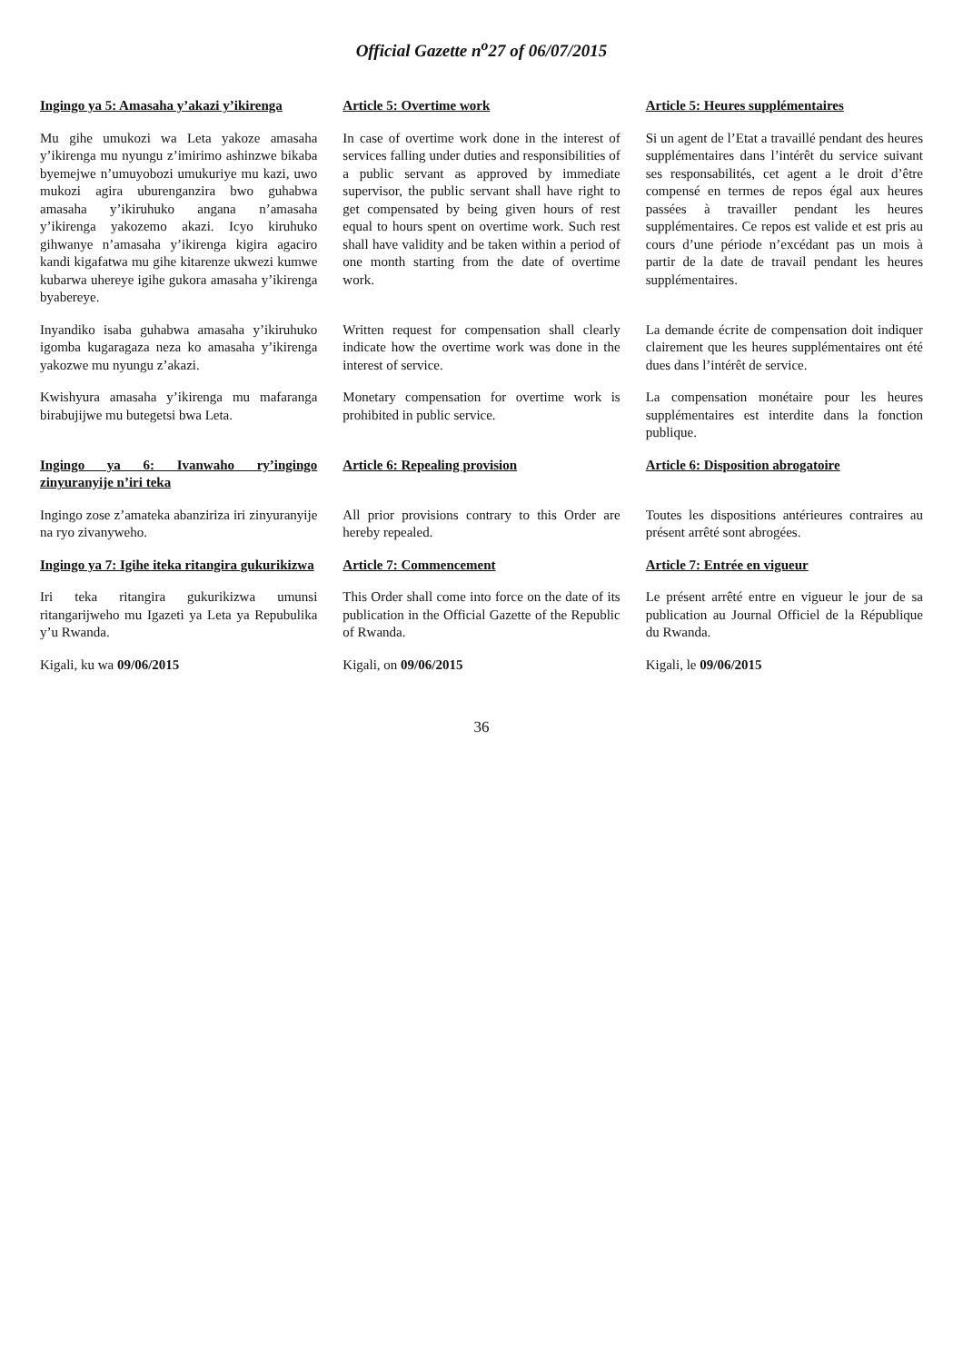Official Gazette n<sup>o</sup>27 of 06/07/2015
| Ingingo ya 5: Amasaha y’akazi y’ikirenga | Article 5: Overtime work | Article 5: Heures supplémentaires |
| Mu gihe umukozi wa Leta yakoze amasaha y’ikirenga mu nyungu z’imirimo ashinzwe bikaba byemejwe n’umuyobozi umukuriye mu kazi, uwo mukozi agira uburenganzira bwo guhabwa amasaha y’ikiruhuko angana n’amasaha y’ikirenga yakozemo akazi. Icyo kiruhuko gihwanye n’amasaha y’ikirenga kigira agaciro kandi kigafatwa mu gihe kitarenze ukwezi kumwe kubarwa uhereye igihe gukora amasaha y’ikirenga byabereye. | In case of overtime work done in the interest of services falling under duties and responsibilities of a public servant as approved by immediate supervisor, the public servant shall have right to get compensated by being given hours of rest equal to hours spent on overtime work. Such rest shall have validity and be taken within a period of one month starting from the date of overtime work. | Si un agent de l’Etat a travaillé pendant des heures supplémentaires dans l’intérêt du service suivant ses responsabilités, cet agent a le droit d’être compensé en termes de repos égal aux heures passées à travailler pendant les heures supplémentaires. Ce repos est valide et est pris au cours d’une période n’excédant pas un mois à partir de la date de travail pendant les heures supplémentaires. |
| Inyandiko isaba guhabwa amasaha y’ikiruhuko igomba kugaragaza neza ko amasaha y’ikirenga yakozwe mu nyungu z’akazi. | Written request for compensation shall clearly indicate how the overtime work was done in the interest of service. | La demande écrite de compensation doit indiquer clairement que les heures supplémentaires ont été dues dans l’intérêt de service. |
| Kwishyura amasaha y’ikirenga mu mafaranga birabujijwe mu butegetsi bwa Leta. | Monetary compensation for overtime work is prohibited in public service. | La compensation monétaire pour les heures supplémentaires est interdite dans la fonction publique. |
| Ingingo ya 6: Ivanwaho ry’ingingo zinyuranyije n’iri teka | Article 6: Repealing provision | Article 6: Disposition abrogatoire |
| Ingingo zose z’amateka abanziriza iri zinyuranyije na ryo zivanyweho. | All prior provisions contrary to this Order are hereby repealed. | Toutes les dispositions antérieures contraires au présent arrêté sont abrogées. |
| Ingingo ya 7: Igihe iteka ritangira gukurikizwa | Article 7: Commencement | Article 7: Entrée en vigueur |
| Iri teka ritangira gukurikizwa umunsi ritangarijweho mu Igazeti ya Leta ya Repubulika y’u Rwanda. | This Order shall come into force on the date of its publication in the Official Gazette of the Republic of Rwanda. | Le présent arrêté entre en vigueur le jour de sa publication au Journal Officiel de la République du Rwanda. |
| Kigali, ku wa 09/06/2015 | Kigali, on 09/06/2015 | Kigali, le 09/06/2015 |
36